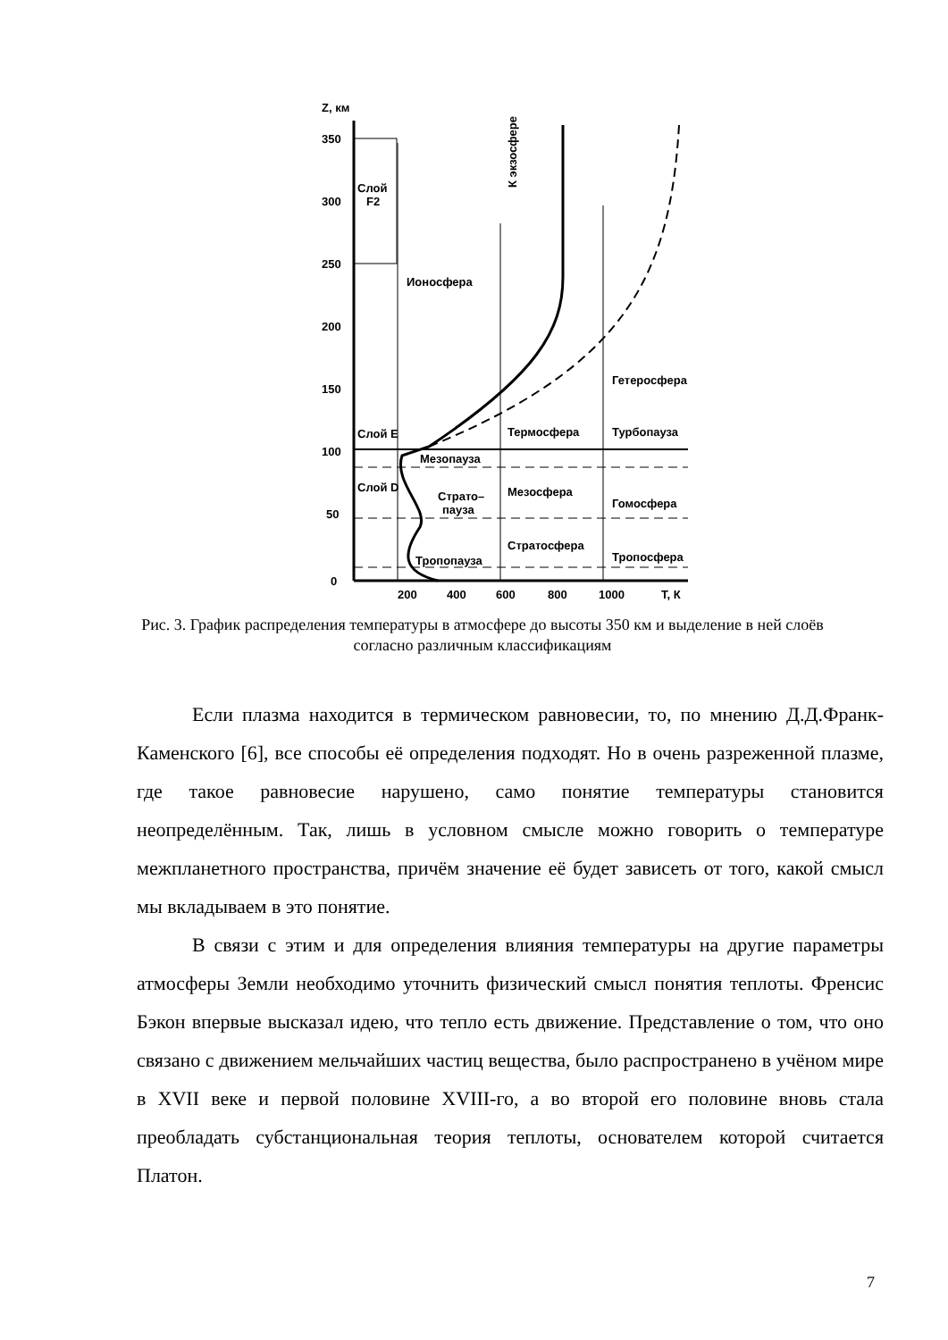Z, км
350
300
250
200
150
100
50
0
200
400
600
800
1000
T, К
Слой
F2
Слой E
Слой D
Ионосфера
К экзосфере
Гетеросфера
Термосфера
Турбопауза
Мезопауза
Страто–
пауза
Мезосфера
Гомосфера
Стратосфера
Тропосфера
Тропопауза
Рис. 3. График распределения температуры в атмосфере до высоты 350 км и выделение в ней слоёв согласно различным классификациям
Если плазма находится в термическом равновесии, то, по мнению Д.Д.Франк-Каменского [6], все способы её определения подходят. Но в очень разреженной плазме, где такое равновесие нарушено, само понятие температуры становится неопределённым. Так, лишь в условном смысле можно говорить о температуре межпланетного пространства, причём значение её будет зависеть от того, какой смысл мы вкладываем в это понятие.
В связи с этим и для определения влияния температуры на другие параметры атмосферы Земли необходимо уточнить физический смысл понятия теплоты. Френсис Бэкон впервые высказал идею, что тепло есть движение. Представление о том, что оно связано с движением мельчайших частиц вещества, было распространено в учёном мире в XVII веке и первой половине XVIII-го, а во второй его половине вновь стала преобладать субстанциональная теория теплоты, основателем которой считается Платон.
7